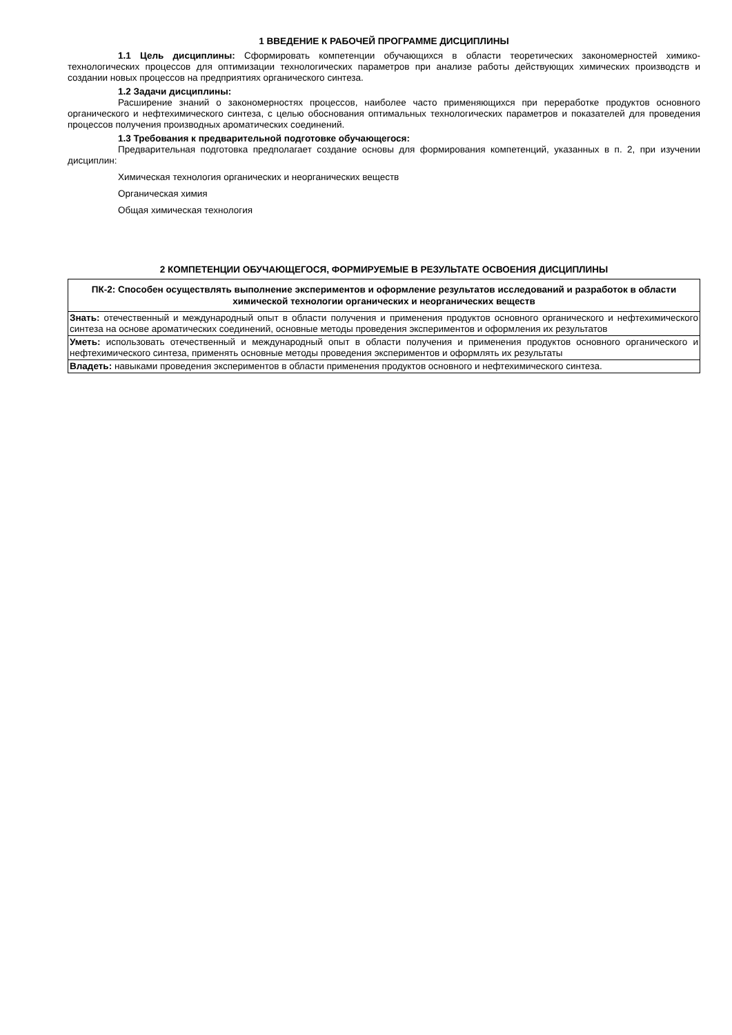1 ВВЕДЕНИЕ К РАБОЧЕЙ ПРОГРАММЕ ДИСЦИПЛИНЫ
1.1 Цель дисциплины: Сформировать компетенции обучающихся в области теоретических закономерностей химико-технологических процессов для оптимизации технологических параметров при анализе работы действующих химических производств и создании новых процессов на предприятиях органического синтеза.
1.2 Задачи дисциплины:
Расширение знаний о закономерностях процессов, наиболее часто применяющихся при переработке продуктов основного органического и нефтехимического синтеза, с целью обоснования оптимальных технологических параметров и показателей для проведения процессов получения производных ароматических соединений.
1.3 Требования к предварительной подготовке обучающегося:
Предварительная подготовка предполагает создание основы для формирования компетенций, указанных в п. 2, при изучении дисциплин:
Химическая технология органических и неорганических веществ
Органическая химия
Общая химическая технология
2 КОМПЕТЕНЦИИ ОБУЧАЮЩЕГОСЯ, ФОРМИРУЕМЫЕ В РЕЗУЛЬТАТЕ ОСВОЕНИЯ ДИСЦИПЛИНЫ
| ПК-2: Способен осуществлять выполнение экспериментов и оформление результатов исследований и разработок в области химической технологии органических и неорганических веществ |
| --- |
| Знать: отечественный и международный опыт в области получения и применения продуктов основного органического и нефтехимического синтеза на основе ароматических соединений, основные методы проведения экспериментов и оформления их результатов |
| Уметь: использовать отечественный и международный опыт в области получения и применения продуктов основного органического и нефтехимического синтеза, применять основные методы проведения экспериментов и оформлять их результаты |
| Владеть: навыками проведения экспериментов в области применения продуктов основного и нефтехимического синтеза. |